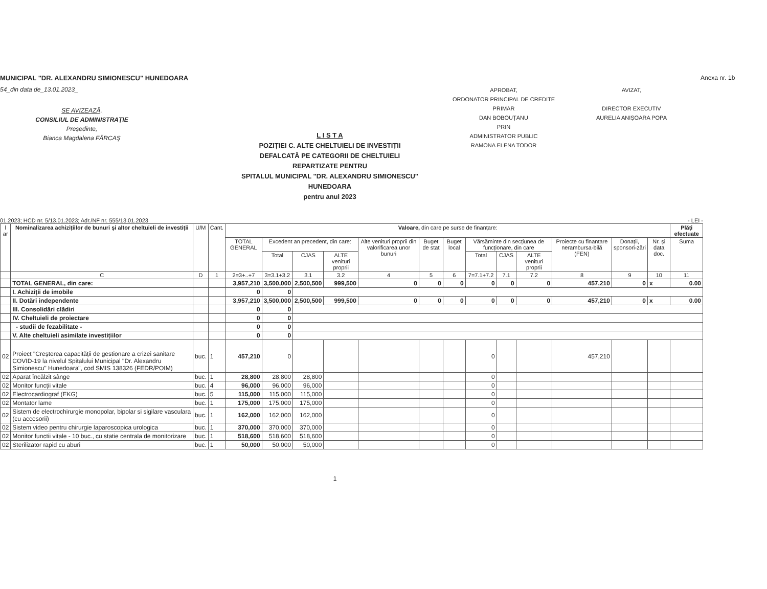MUNICIPAL "DR. ALEXANDRU SIMIONESCU" HUNEDOARA
54_din data de_13.01.2023_
SE AVIZEAZĂ,
CONSILIUL DE ADMINISTRAȚIE
Președinte,
Bianca Magdalena FĂRCAȘ
L I S T A
POZIȚIEI C. ALTE CHELTUIELI DE INVESTIȚII
DEFALCATĂ PE CATEGORII DE CHELTUIELI
REPARTIZATE PENTRU
SPITALUL MUNICIPAL "DR. ALEXANDRU SIMIONESCU" HUNEDOARA
pentru anul 2023
APROBAT,
ORDONATOR PRINCIPAL DE CREDITE
PRIMAR
DAN BOBOUȚANU
PRIN
ADMINISTRATOR PUBLIC
RAMONA ELENA TODOR
AVIZAT,
DIRECTOR EXECUTIV
AURELIA ANIȘOARA POPA
Anexa nr. 1b
01.2023; HCD nr. 5/13.01.2023; Adr./NF nr. 555/13.01.2023 - LEI -
| l ar | Nominalizarea achizițiilor de bunuri și altor cheltuieli de investiții | U/M | Cant. | Valoare, din care pe surse de finanțare: | | | | | | | | | | | | | Plăți efectuate |
| --- | --- | --- | --- | --- | --- | --- | --- | --- | --- | --- | --- | --- | --- | --- | --- | --- | --- |
| | | | | TOTAL GENERAL | Excedent an precedent, din care: | | | Alte venituri proprii din valorificarea unor bunuri | Buget de stat | Buget local | Vărsăminte din secțiunea de funcționare, din care | | | Proiecte cu finanțare nerambursa-bilă (FEN) | Donații, sponsori-zări | Nr. și data doc. | Suma |
| | | | | | Total | CJAS | ALTE venituri proprii | | | | Total | CJAS | ALTE venituri proprii | | | | |
| | C | D | 1 | 2=3+..+7 | 3=3.1+3.2 | 3.1 | 3.2 | 4 | 5 | 6 | 7=7.1+7.2 | 7.1 | 7.2 | 8 | 9 | 10 | 11 |
| | TOTAL GENERAL, din care: | | | 3,957,210 | 3,500,000 | 2,500,500 | 999,500 | 0 | 0 | 0 | 0 | 0 | 0 | 457,210 | 0 | x | 0.00 |
| | I. Achiziții de imobile | | | 0 | 0 | | | | | | | | | | | | |
| | II. Dotări independente | | | 3,957,210 | 3,500,000 | 2,500,500 | 999,500 | 0 | 0 | 0 | 0 | 0 | 0 | 457,210 | 0 | x | 0.00 |
| | III. Consolidări clădiri | | | 0 | 0 | | | | | | | | | | | | |
| | IV. Cheltuieli de proiectare | | | 0 | 0 | | | | | | | | | | | | |
| | - studii de fezabilitate - | | | 0 | 0 | | | | | | | | | | | | |
| | V. Alte cheltuieli asimilate investițiilor | | | 0 | 0 | | | | | | | | | | | | |
| 02 | Proiect "Creșterea capacității de gestionare a crizei sanitare COVID-19 la nivelul Spitalului Municipal "Dr. Alexandru Simionescu" Hunedoara", cod SMIS 138326 (FEDR/POIM) | buc. | 1 | 457,210 | 0 | | | | | | 0 | | | 457,210 | | | |
| 02 | Aparat încălzit sânge | buc. | 1 | 28,800 | 28,800 | 28,800 | | | | | 0 | | | | | | |
| 02 | Monitor funcții vitale | buc. | 4 | 96,000 | 96,000 | 96,000 | | | | | 0 | | | | | | |
| 02 | Electrocardiograf (EKG) | buc. | 5 | 115,000 | 115,000 | 115,000 | | | | | 0 | | | | | | |
| 02 | Montator lame | buc. | 1 | 175,000 | 175,000 | 175,000 | | | | | 0 | | | | | | |
| 02 | Sistem de electrochirurgie monopolar, bipolar si sigilare vasculara (cu accesorii) | buc. | 1 | 162,000 | 162,000 | 162,000 | | | | | 0 | | | | | | |
| 02 | Sistem video pentru chirurgie laparoscopica urologica | buc. | 1 | 370,000 | 370,000 | 370,000 | | | | | 0 | | | | | | |
| 02 | Monitor functii vitale - 10 buc., cu statie centrala de monitorizare | buc. | 1 | 518,600 | 518,600 | 518,600 | | | | | 0 | | | | | | |
| 02 | Sterilizator rapid cu aburi | buc. | 1 | 50,000 | 50,000 | 50,000 | | | | | 0 | | | | | | |
1